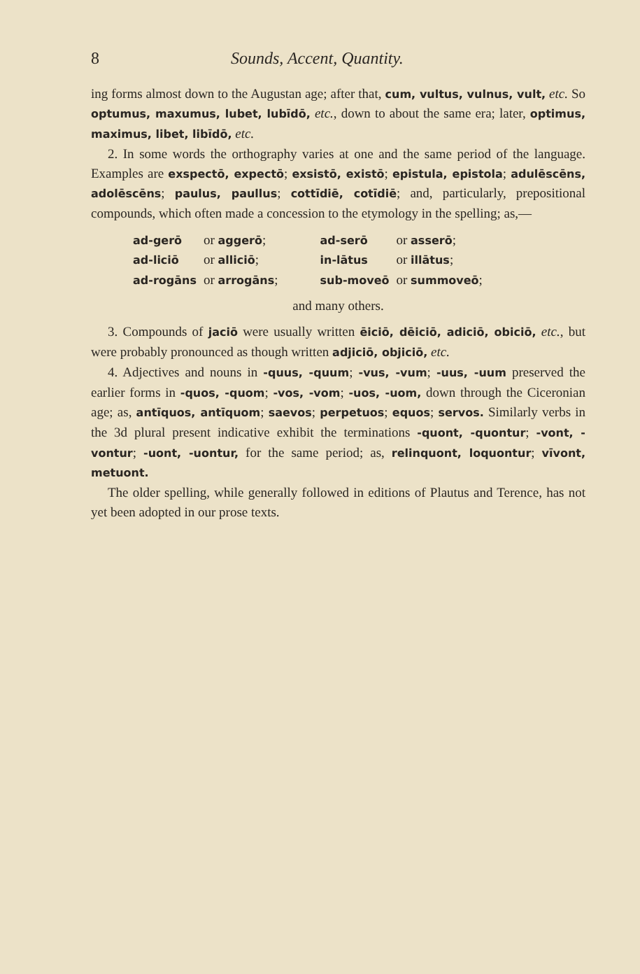8 Sounds, Accent, Quantity.
ing forms almost down to the Augustan age; after that, cum, vultus, vulnus, vult, etc. So optumus, maxumus, lubet, lubīdō, etc., down to about the same era; later, optimus, maximus, libet, libīdō, etc.
2. In some words the orthography varies at one and the same period of the language. Examples are exspectō, expectō; exsistō, existō; epistula, epistola; adulēscēns, adolēscēns; paulus, paullus; cottīdiē, cotīdiē; and, particularly, prepositional compounds, which often made a concession to the etymology in the spelling; as,—
| ad-gerō | or aggerō ; | ad-serō | or asserō ; |
| ad-liciō | or alliciō ; | in-lātus | or illātus ; |
| ad-rogāns | or arrogāns ; | sub-moveō | or summoveō ; |
and many others.
3. Compounds of jaciō were usually written ēiciō, dēiciō, adiciō, obiciō, etc., but were probably pronounced as though written adjiciō, objiciō, etc.
4. Adjectives and nouns in -quus, -quum; -vus, -vum; -uus, -uum preserved the earlier forms in -quos, -quom; -vos, -vom; -uos, -uom, down through the Ciceronian age; as, antīquos, antīquom; saevos; perpetuos; equos; servos. Similarly verbs in the 3d plural present indicative exhibit the terminations -quont, -quontur; -vont, -vontur; -uont, -uontur, for the same period; as, relinquont, loquontur; vīvont, metuont.
The older spelling, while generally followed in editions of Plautus and Terence, has not yet been adopted in our prose texts.